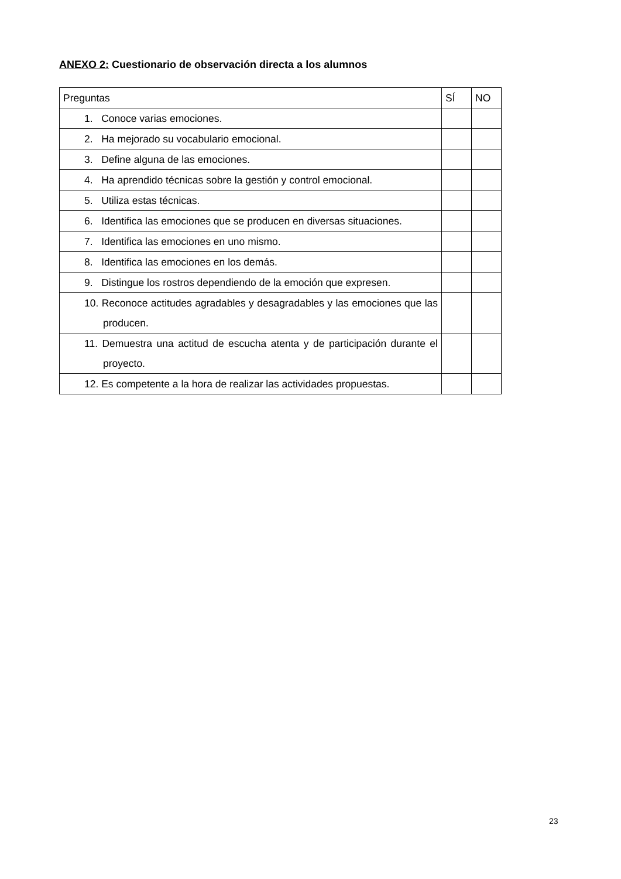ANEXO 2: Cuestionario de observación directa a los alumnos
| Preguntas | SÍ | NO |
| --- | --- | --- |
| 1. Conoce varias emociones. | | |
| 2. Ha mejorado su vocabulario emocional. | | |
| 3. Define alguna de las emociones. | | |
| 4. Ha aprendido técnicas sobre la gestión y control emocional. | | |
| 5. Utiliza estas técnicas. | | |
| 6. Identifica las emociones que se producen en diversas situaciones. | | |
| 7. Identifica las emociones en uno mismo. | | |
| 8. Identifica las emociones en los demás. | | |
| 9. Distingue los rostros dependiendo de la emoción que expresen. | | |
| 10. Reconoce actitudes agradables y desagradables y las emociones que las producen. | | |
| 11. Demuestra una actitud de escucha atenta y de participación durante el proyecto. | | |
| 12. Es competente a la hora de realizar las actividades propuestas. | | |
23